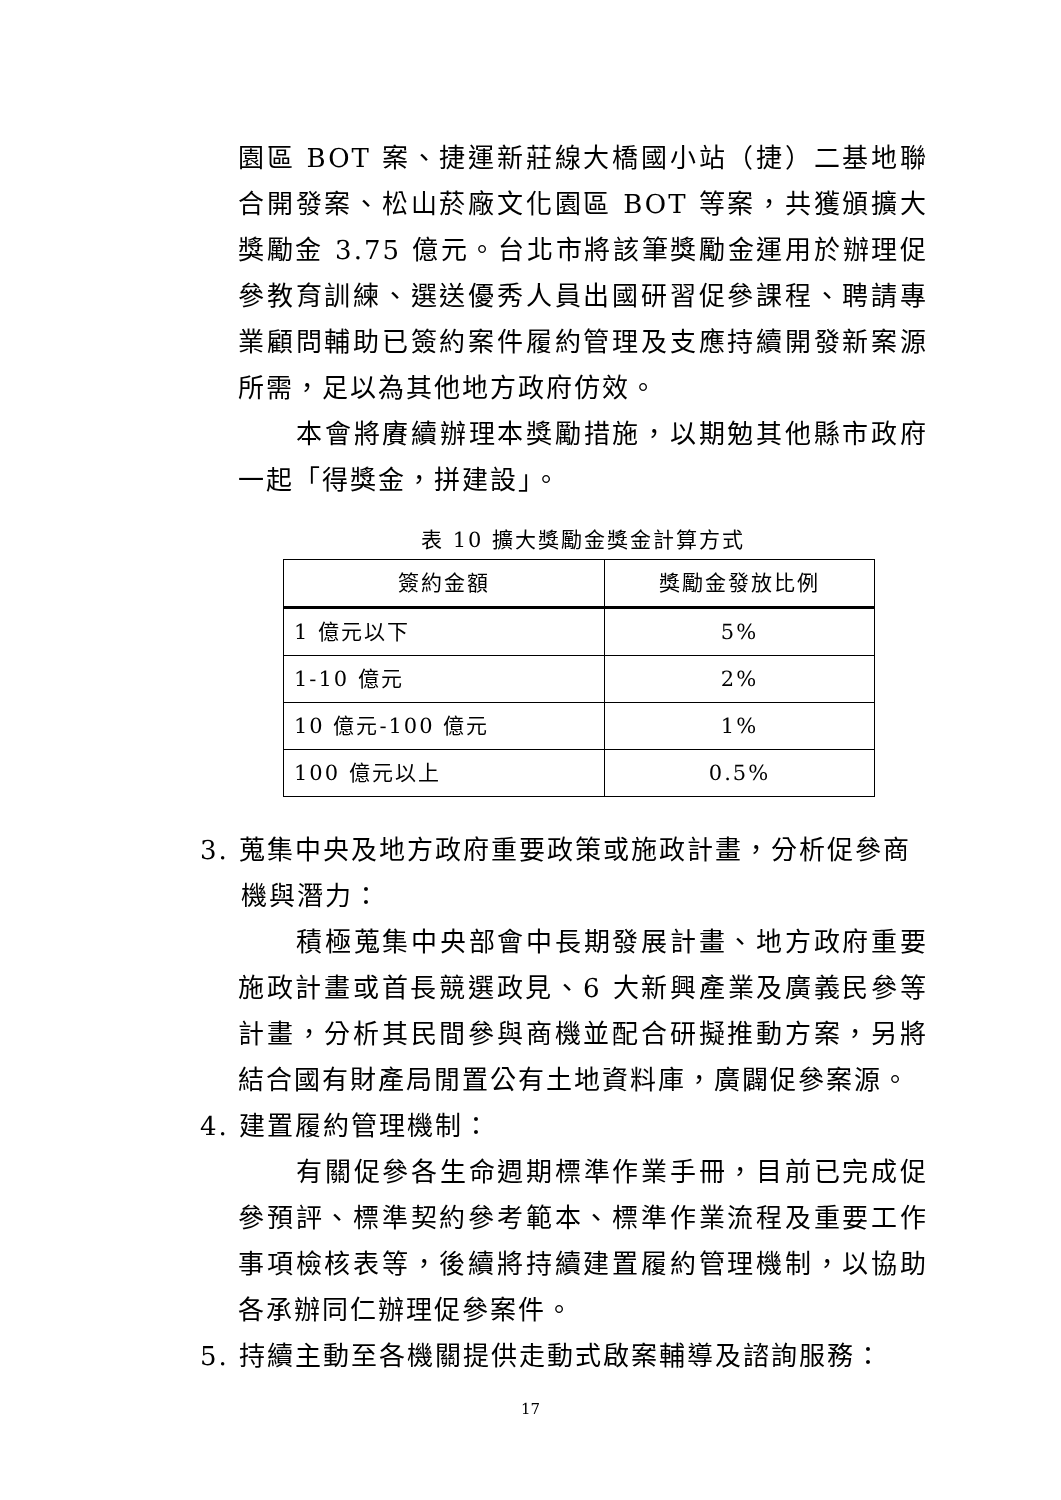園區 BOT 案、捷運新莊線大橋國小站（捷）二基地聯合開發案、松山菸廠文化園區 BOT 等案，共獲頒擴大獎勵金 3.75 億元。台北市將該筆獎勵金運用於辦理促參教育訓練、選送優秀人員出國研習促參課程、聘請專業顧問輔助已簽約案件履約管理及支應持續開發新案源所需，足以為其他地方政府仿效。
本會將賡續辦理本獎勵措施，以期勉其他縣市政府一起「得獎金，拼建設」。
表 10 擴大獎勵金獎金計算方式
| 簽約金額 | 獎勵金發放比例 |
| --- | --- |
| 1 億元以下 | 5% |
| 1-10 億元 | 2% |
| 10 億元-100 億元 | 1% |
| 100 億元以上 | 0.5% |
3. 蒐集中央及地方政府重要政策或施政計畫，分析促參商
機與潛力：
積極蒐集中央部會中長期發展計畫、地方政府重要施政計畫或首長競選政見、6 大新興產業及廣義民參等計畫，分析其民間參與商機並配合研擬推動方案，另將結合國有財產局閒置公有土地資料庫，廣闢促參案源。
4. 建置履約管理機制：
有關促參各生命週期標準作業手冊，目前已完成促參預評、標準契約參考範本、標準作業流程及重要工作事項檢核表等，後續將持續建置履約管理機制，以協助各承辦同仁辦理促參案件。
5. 持續主動至各機關提供走動式啟案輔導及諮詢服務：
17